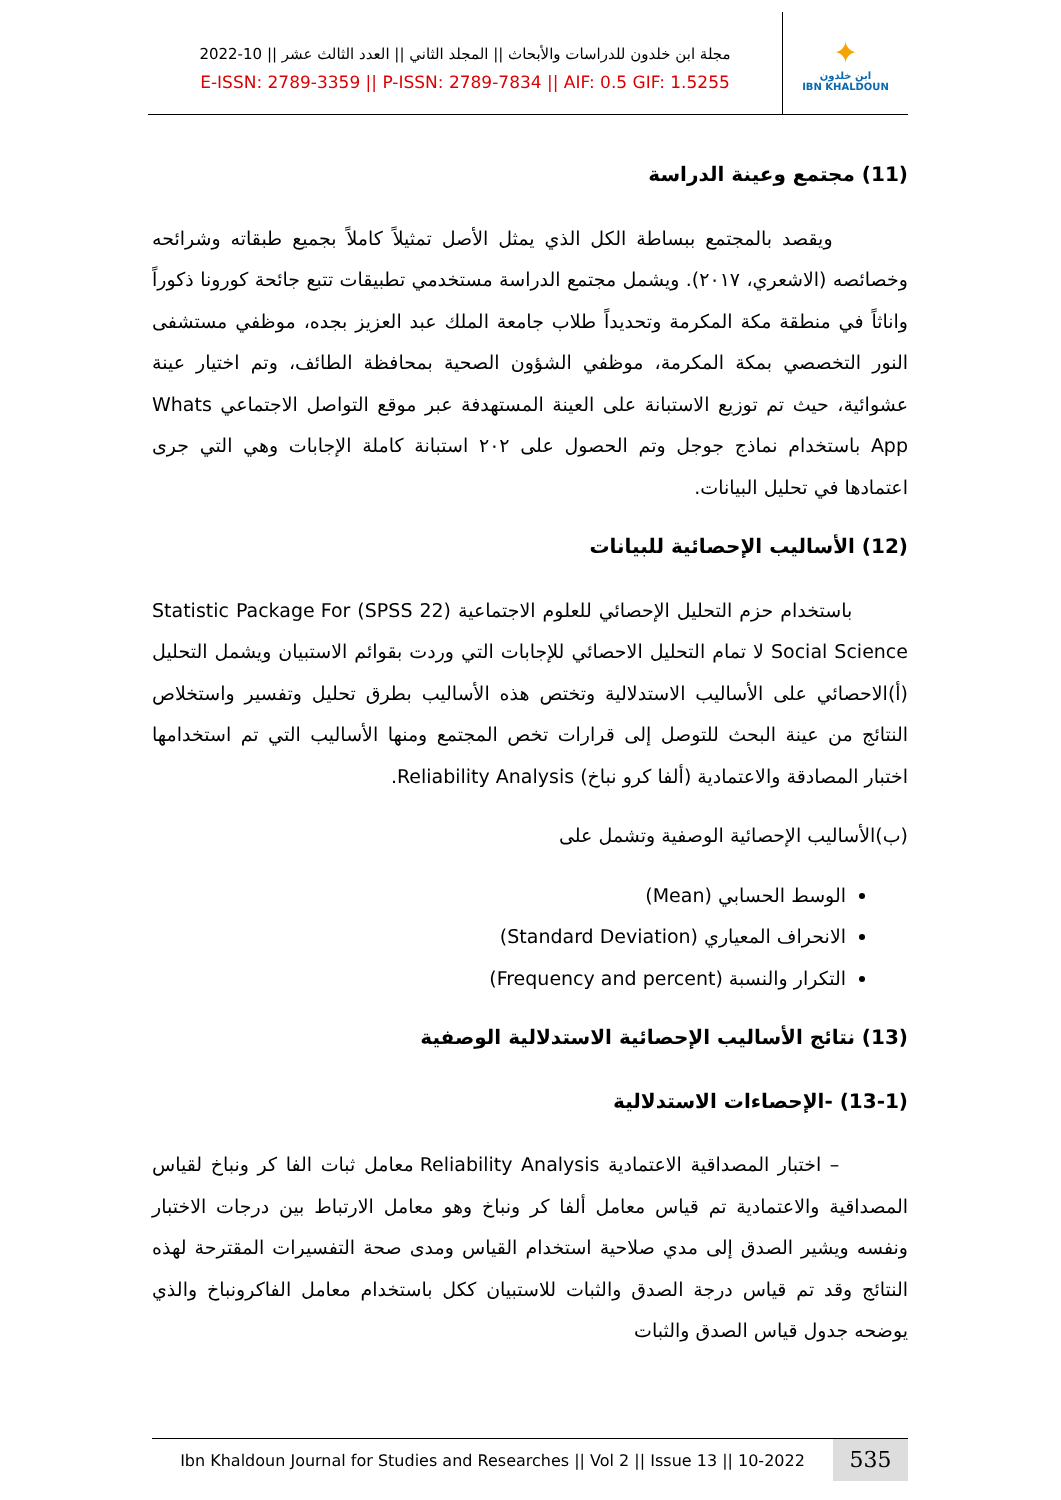مجلة ابن خلدون للدراسات والأبحاث || المجلد الثاني || العدد الثالث عشر || 10-2022
E-ISSN: 2789-3359 || P-ISSN: 2789-7834 || AIF: 0.5 GIF: 1.5255
✦
ابن خلدون
IBN KHALDOUN
(11) مجتمع وعينة الدراسة
ويقصد بالمجتمع ببساطة الكل الذي يمثل الأصل تمثيلاً كاملاً بجميع طبقاته وشرائحه وخصائصه (الاشعري، ٢٠١٧). ويشمل مجتمع الدراسة مستخدمي تطبيقات تتبع جائحة كورونا ذكوراً واناثاً في منطقة مكة المكرمة وتحديداً طلاب جامعة الملك عبد العزيز بجده، موظفي مستشفى النور التخصصي بمكة المكرمة، موظفي الشؤون الصحية بمحافظة الطائف، وتم اختيار عينة عشوائية، حيث تم توزيع الاستبانة على العينة المستهدفة عبر موقع التواصل الاجتماعي Whats App باستخدام نماذج جوجل وتم الحصول على ٢٠٢ استبانة كاملة الإجابات وهي التي جرى اعتمادها في تحليل البيانات.
(12) الأساليب الإحصائية للبيانات
باستخدام حزم التحليل الإحصائي للعلوم الاجتماعية (SPSS 22) Statistic Package For Social Science لا تمام التحليل الاحصائي للإجابات التي وردت بقوائم الاستبيان ويشمل التحليل (أ)الاحصائي على الأساليب الاستدلالية وتختص هذه الأساليب بطرق تحليل وتفسير واستخلاص النتائج من عينة البحث للتوصل إلى قرارات تخص المجتمع ومنها الأساليب التي تم استخدامها اختبار المصادقة والاعتمادية (ألفا كرو نباخ) Reliability Analysis.
(ب)الأساليب الإحصائية الوصفية وتشمل على
الوسط الحسابي (Mean)
الانحراف المعياري (Standard Deviation)
التكرار والنسبة (Frequency and percent)
(13) نتائج الأساليب الإحصائية الاستدلالية الوصفية
(13-1) -الإحصاءات الاستدلالية
– اختبار المصداقية الاعتمادية Reliability Analysis معامل ثبات الفا كر ونباخ لقياس المصداقية والاعتمادية تم قياس معامل ألفا كر ونباخ وهو معامل الارتباط بين درجات الاختبار ونفسه ويشير الصدق إلى مدي صلاحية استخدام القياس ومدى صحة التفسيرات المقترحة لهذه النتائج وقد تم قياس درجة الصدق والثبات للاستبيان ككل باستخدام معامل الفاكرونباخ والذي يوضحه جدول قياس الصدق والثبات
Ibn Khaldoun Journal for Studies and Researches || Vol 2 || Issue 13 || 10-2022
535